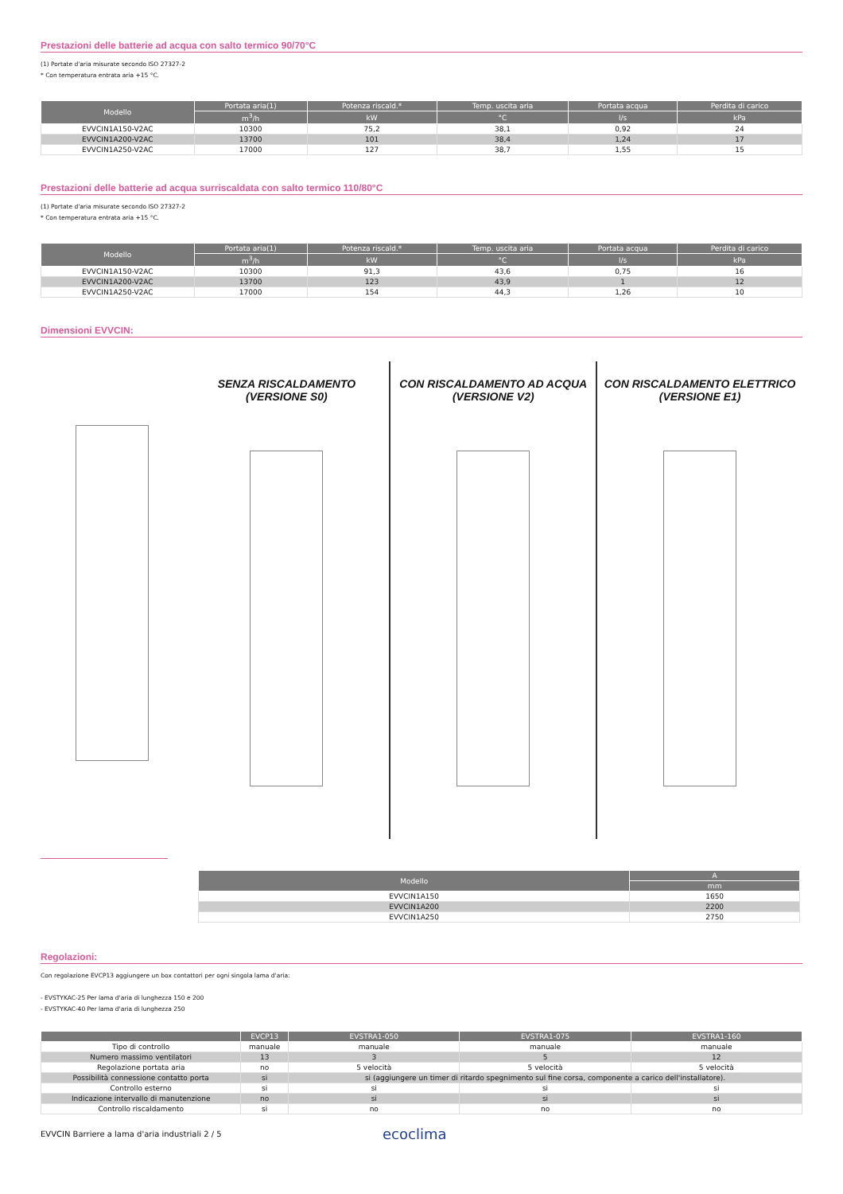Prestazioni delle batterie ad acqua con salto termico 90/70°C
(1) Portate d'aria misurate secondo ISO 27327-2
* Con temperatura entrata aria +15 °C.
| Modello | Portata aria(1) | Potenza riscald.* | Temp. uscita aria | Portata acqua | Perdita di carico |
| --- | --- | --- | --- | --- | --- |
| | m<sup>3</sup>/h | kW | °C | l/s | kPa |
| EVVCIN1A150-V2AC | 10300 | 75,2 | 38,1 | 0,92 | 24 |
| EVVCIN1A200-V2AC | 13700 | 101 | 38,4 | 1,24 | 17 |
| EVVCIN1A250-V2AC | 17000 | 127 | 38,7 | 1,55 | 15 |
Prestazioni delle batterie ad acqua surriscaldata con salto termico 110/80°C
(1) Portate d'aria misurate secondo ISO 27327-2
* Con temperatura entrata aria +15 °C.
| Modello | Portata aria(1) | Potenza riscald.* | Temp. uscita aria | Portata acqua | Perdita di carico |
| --- | --- | --- | --- | --- | --- |
| | m<sup>3</sup>/h | kW | °C | l/s | kPa |
| EVVCIN1A150-V2AC | 10300 | 91,3 | 43,6 | 0,75 | 16 |
| EVVCIN1A200-V2AC | 13700 | 123 | 43,9 | 1 | 12 |
| EVVCIN1A250-V2AC | 17000 | 154 | 44,3 | 1,26 | 10 |
Dimensioni EVVCIN:
SENZA RISCALDAMENTO
(VERSIONE S0)
CON RISCALDAMENTO AD ACQUA
(VERSIONE V2)
CON RISCALDAMENTO ELETTRICO
(VERSIONE E1)
| Modello | A |
| --- | --- |
| | mm |
| EVVCIN1A150 | 1650 |
| EVVCIN1A200 | 2200 |
| EVVCIN1A250 | 2750 |
Regolazioni:
Con regolazione EVCP13 aggiungere un box contattori per ogni singola lama d'aria:
- EVSTYKAC-25 Per lama d'aria di lunghezza 150 e 200
- EVSTYKAC-40 Per lama d'aria di lunghezza 250
| | EVCP13 | EVSTRA1-050 | EVSTRA1-075 | EVSTRA1-160 |
| --- | --- | --- | --- | --- |
| Tipo di controllo | manuale | manuale | manuale | manuale |
| Numero massimo ventilatori | 13 | 3 | 5 | 12 |
| Regolazione portata aria | no | 5 velocità | 5 velocità | 5 velocità |
| Possibilità connessione contatto porta | si | si (aggiungere un timer di ritardo spegnimento sul fine corsa, componente a carico dell'installatore). | | |
| Controllo esterno | si | si | si | si |
| Indicazione intervallo di manutenzione | no | si | si | si |
| Controllo riscaldamento | si | no | no | no |
EVVCIN Barriere a lama d'aria industriali 2 / 5 ecoclima